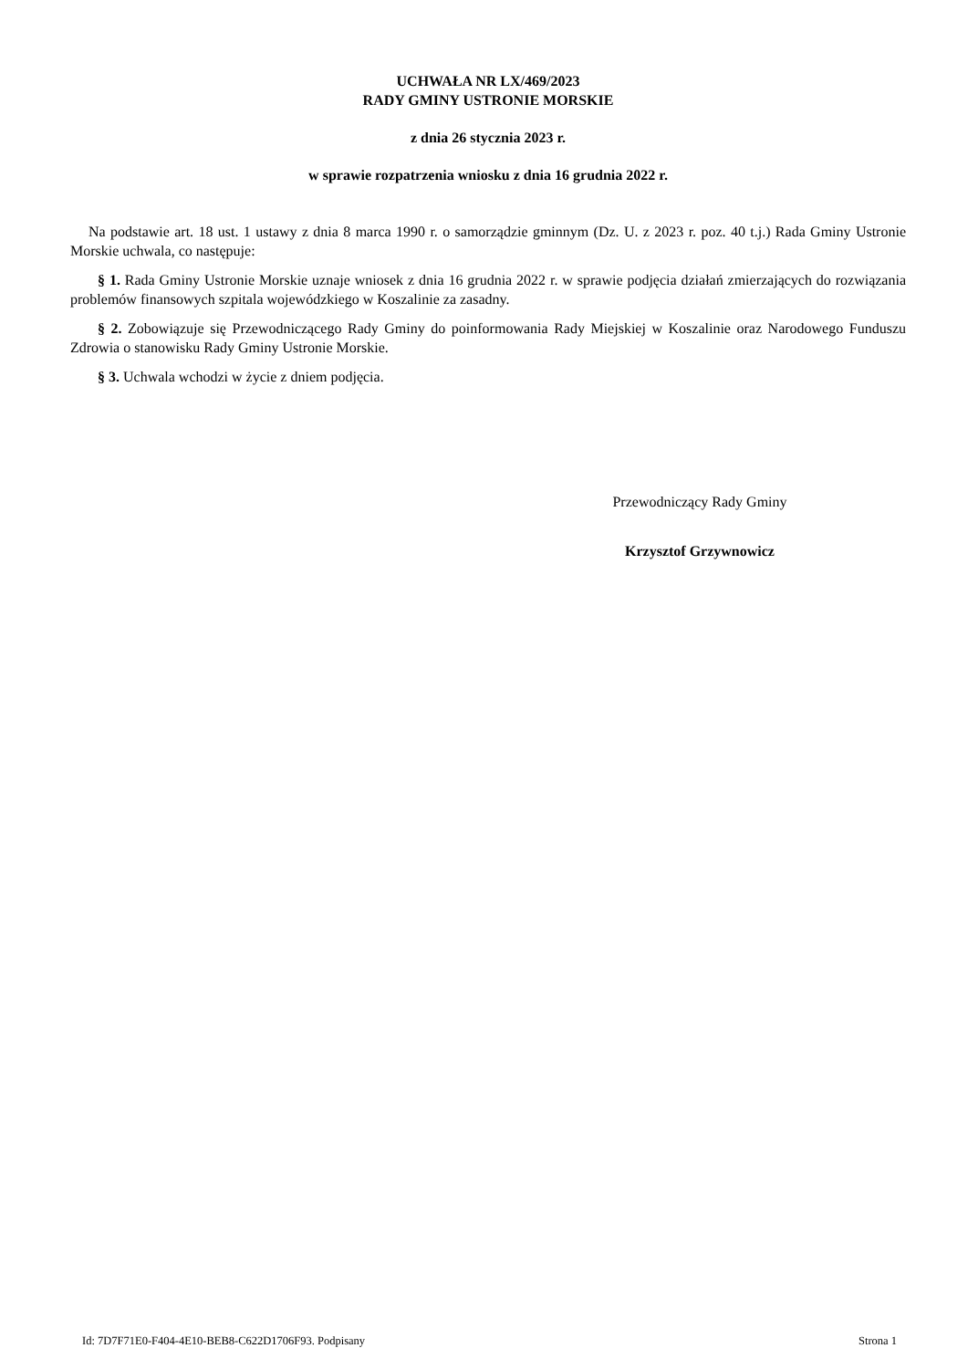UCHWAŁA NR LX/469/2023
RADY GMINY USTRONIE MORSKIE
z dnia 26 stycznia 2023 r.
w sprawie rozpatrzenia wniosku z dnia 16 grudnia 2022 r.
Na podstawie art. 18 ust. 1 ustawy z dnia 8 marca 1990 r. o samorządzie gminnym (Dz. U. z 2023 r. poz. 40 t.j.) Rada Gminy Ustronie Morskie uchwala, co następuje:
§ 1. Rada Gminy Ustronie Morskie uznaje wniosek z dnia 16 grudnia 2022 r. w sprawie podjęcia działań zmierzających do rozwiązania problemów finansowych szpitala wojewódzkiego w Koszalinie za zasadny.
§ 2. Zobowiązuje się Przewodniczącego Rady Gminy do poinformowania Rady Miejskiej w Koszalinie oraz Narodowego Funduszu Zdrowia o stanowisku Rady Gminy Ustronie Morskie.
§ 3. Uchwala wchodzi w życie z dniem podjęcia.
Przewodniczący Rady Gminy
Krzysztof Grzywnowicz
Id: 7D7F71E0-F404-4E10-BEB8-C622D1706F93. Podpisany Strona 1